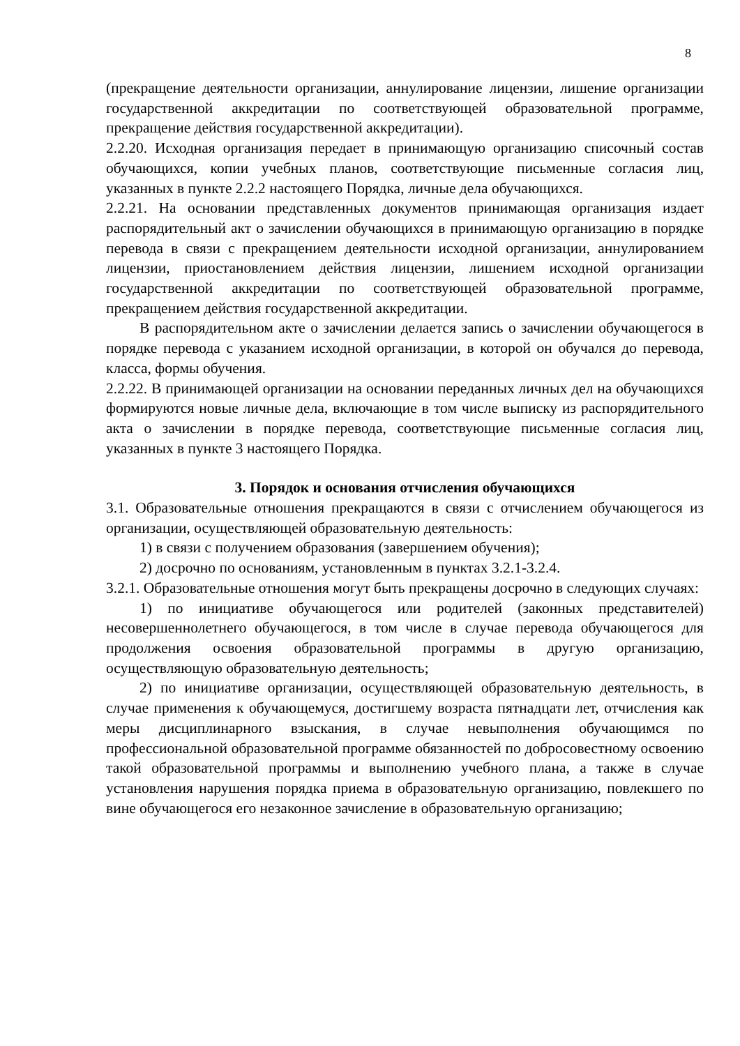8
(прекращение деятельности организации, аннулирование лицензии, лишение организации государственной аккредитации по соответствующей образовательной программе, прекращение действия государственной аккредитации).
2.2.20. Исходная организация передает в принимающую организацию списочный состав обучающихся, копии учебных планов, соответствующие письменные согласия лиц, указанных в пункте 2.2.2 настоящего Порядка, личные дела обучающихся.
2.2.21. На основании представленных документов принимающая организация издает распорядительный акт о зачислении обучающихся в принимающую организацию в порядке перевода в связи с прекращением деятельности исходной организации, аннулированием лицензии, приостановлением действия лицензии, лишением исходной организации государственной аккредитации по соответствующей образовательной программе, прекращением действия государственной аккредитации.
В распорядительном акте о зачислении делается запись о зачислении обучающегося в порядке перевода с указанием исходной организации, в которой он обучался до перевода, класса, формы обучения.
2.2.22. В принимающей организации на основании переданных личных дел на обучающихся формируются новые личные дела, включающие в том числе выписку из распорядительного акта о зачислении в порядке перевода, соответствующие письменные согласия лиц, указанных в пункте 3 настоящего Порядка.
3. Порядок и основания отчисления обучающихся
3.1. Образовательные отношения прекращаются в связи с отчислением обучающегося из организации, осуществляющей образовательную деятельность:
1) в связи с получением образования (завершением обучения);
2) досрочно по основаниям, установленным в пунктах 3.2.1-3.2.4.
3.2.1. Образовательные отношения могут быть прекращены досрочно в следующих случаях:
1) по инициативе обучающегося или родителей (законных представителей) несовершеннолетнего обучающегося, в том числе в случае перевода обучающегося для продолжения освоения образовательной программы в другую организацию, осуществляющую образовательную деятельность;
2) по инициативе организации, осуществляющей образовательную деятельность, в случае применения к обучающемуся, достигшему возраста пятнадцати лет, отчисления как меры дисциплинарного взыскания, в случае невыполнения обучающимся по профессиональной образовательной программе обязанностей по добросовестному освоению такой образовательной программы и выполнению учебного плана, а также в случае установления нарушения порядка приема в образовательную организацию, повлекшего по вине обучающегося его незаконное зачисление в образовательную организацию;